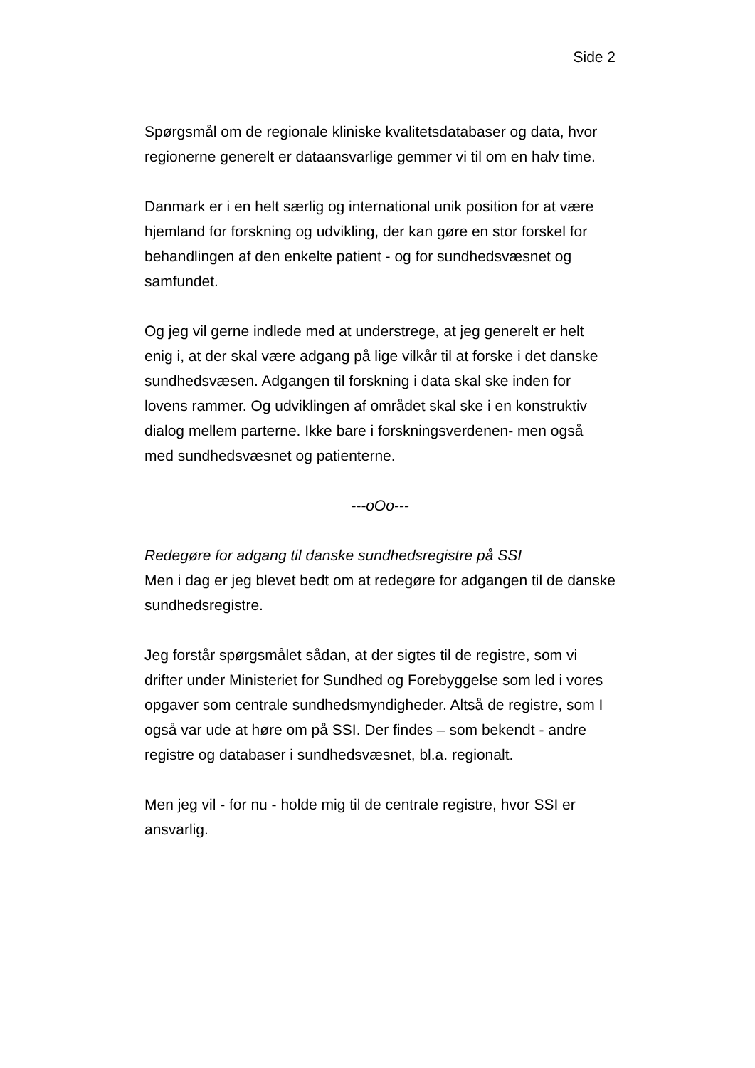Side 2
Spørgsmål om de regionale kliniske kvalitetsdatabaser og data, hvor regionerne generelt er dataansvarlige gemmer vi til om en halv time.
Danmark er i en helt særlig og international unik position for at være hjemland for forskning og udvikling, der kan gøre en stor forskel for behandlingen af den enkelte patient - og for sundhedsvæsnet og samfundet.
Og jeg vil gerne indlede med at understrege, at jeg generelt er helt enig i, at der skal være adgang på lige vilkår til at forske i det danske sundhedsvæsen. Adgangen til forskning i data skal ske inden for lovens rammer. Og udviklingen af området skal ske i en konstruktiv dialog mellem parterne. Ikke bare i forskningsverdenen- men også med sundhedsvæsnet og patienterne.
---oOo---
Redegøre for adgang til danske sundhedsregistre på SSI
Men i dag er jeg blevet bedt om at redegøre for adgangen til de danske sundhedsregistre.
Jeg forstår spørgsmålet sådan, at der sigtes til de registre, som vi drifter under Ministeriet for Sundhed og Forebyggelse som led i vores opgaver som centrale sundhedsmyndigheder. Altså de registre, som I også var ude at høre om på SSI. Der findes – som bekendt - andre registre og databaser i sundhedsvæsnet, bl.a. regionalt.
Men jeg vil - for nu - holde mig til de centrale registre, hvor SSI er ansvarlig.